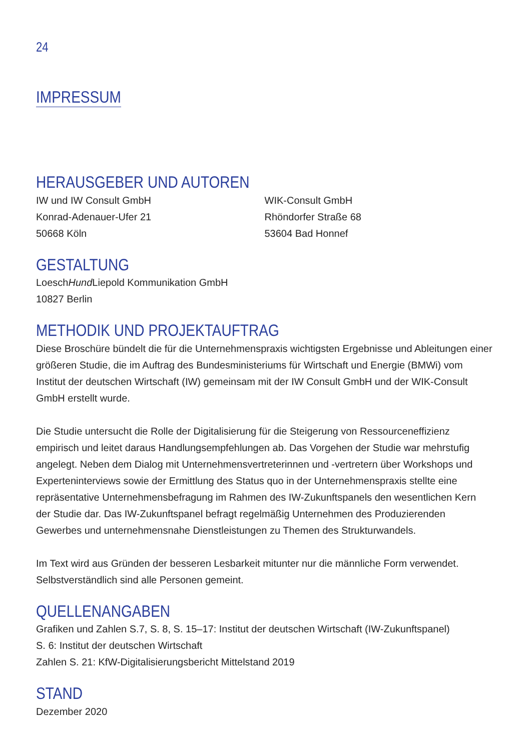24
IMPRESSUM
HERAUSGEBER UND AUTOREN
IW und IW Consult GmbH
Konrad-Adenauer-Ufer 21
50668 Köln
WIK-Consult GmbH
Rhöndorfer Straße 68
53604 Bad Honnef
GESTALTUNG
LoeschHund Liepold Kommunikation GmbH
10827 Berlin
METHODIK UND PROJEKTAUFTRAG
Diese Broschüre bündelt die für die Unternehmenspraxis wichtigsten Ergebnisse und Ableitungen einer größeren Studie, die im Auftrag des Bundesministeriums für Wirtschaft und Energie (BMWi) vom Institut der deutschen Wirtschaft (IW) gemeinsam mit der IW Consult GmbH und der WIK-Consult GmbH erstellt wurde.
Die Studie untersucht die Rolle der Digitalisierung für die Steigerung von Ressourceneffizienz empirisch und leitet daraus Handlungsempfehlungen ab. Das Vorgehen der Studie war mehrstufig angelegt. Neben dem Dialog mit Unternehmensvertreterinnen und -vertretern über Workshops und Experteninterviews sowie der Ermittlung des Status quo in der Unternehmenspraxis stellte eine repräsentative Unternehmensbefragung im Rahmen des IW-Zukunftspanels den wesentlichen Kern der Studie dar. Das IW-Zukunftspanel befragt regelmäßig Unternehmen des Produzierenden Gewerbes und unternehmensnahe Dienstleistungen zu Themen des Strukturwandels.
Im Text wird aus Gründen der besseren Lesbarkeit mitunter nur die männliche Form verwendet. Selbstverständlich sind alle Personen gemeint.
QUELLENANGABEN
Grafiken und Zahlen S.7, S. 8, S. 15–17: Institut der deutschen Wirtschaft (IW-Zukunftspanel)
S. 6: Institut der deutschen Wirtschaft
Zahlen S. 21: KfW-Digitalisierungsbericht Mittelstand 2019
STAND
Dezember 2020